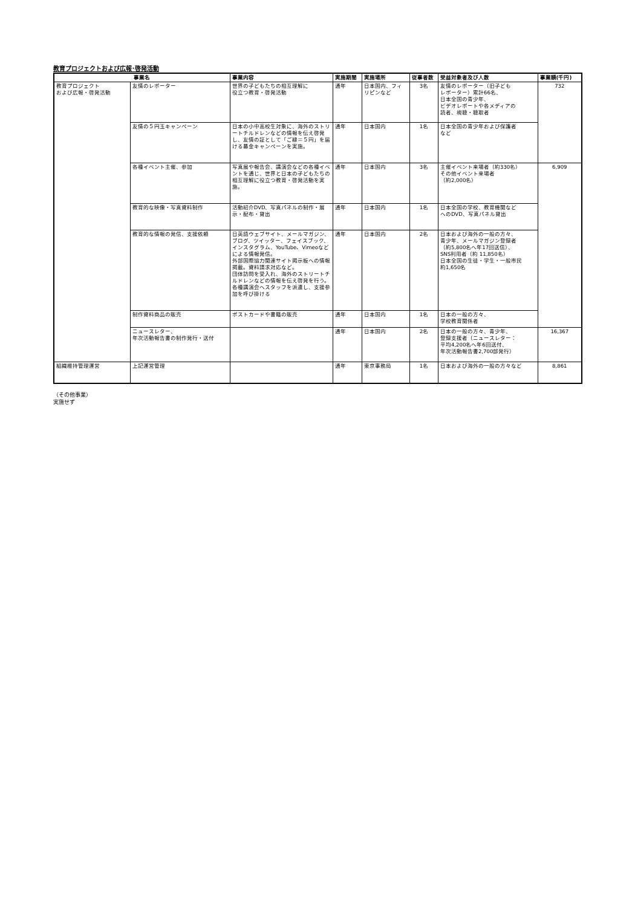教育プロジェクトおよび広報･啓発活動
| 事業名 | | 事業内容 | 実施期間 | 実施場所 | 従事者数 | 受益対象者及び人数 | 事業額(千円) |
| --- | --- | --- | --- | --- | --- | --- | --- |
| 教育プロジェクト および広報・啓発活動 | 友情のレポーター | 世界の子どもたちの相互理解に 役立つ教育・啓発活動 | 通年 | 日本国内、フィリピンなど | 3名 | 友情のレポーター（旧子ども レポーター）累計66名、 日本全国の青少年、 ビデオレポートや各メディアの 読者、視聴・聴取者 | 732 |
| | 友情の５円玉キャンペーン | 日本の小中高校生対象に、海外のストリートチルドレンなどの情報を伝え啓発し、友情の証として「ご縁＝５円」を届ける募金キャンペーンを実施。 | 通年 | 日本国内 | 1名 | 日本全国の青少年および保護者 など | |
| | 各種イベント主催、参加 | 写真展や報告会、講演会などの各種イベントを通じ、世界と日本の子どもたちの相互理解に役立つ教育・啓発活動を実施。 | 通年 | 日本国内 | 3名 | 主催イベント来場者（約330名） その他イベント来場者 （約2,000名） | 6,909 |
| | 教育的な映像・写真資料制作 | 活動紹介DVD、写真パネルの制作・展示・配布・貸出 | 通年 | 日本国内 | 1名 | 日本全国の学校、教育機関など へのDVD、写真パネル貸出 | |
| | 教育的な情報の発信、支援依頼 | 日英語ウェブサイト、メールマガジン、ブログ、ツイッター、フェイスブック、インスタグラム、YouTube、Vimeoなどによる情報発信。 外部国際協力関連サイト掲示板への情報掲載。資料請求対応など。 団体訪問を受入れ、海外のストリートチルドレンなどの情報を伝え啓発を行う。 各種講演会へスタッフを派遣し、支援参加を呼び掛ける | 通年 | 日本国内 | 2名 | 日本および海外の一般の方々、 青少年、メールマガジン登録者 （約5,800名へ年17回送信）、 SNS利用者（約 11,850名） 日本全国の生徒・学生・一般市民 約1,650名 | |
| | 制作資料商品の販売 | ポストカードや書籍の販売 | 通年 | 日本国内 | 1名 | 日本の一般の方々、 学校教育関係者 | |
| | ニュースレター、 年次活動報告書の制作発行・送付 | | 通年 | 日本国内 | 2名 | 日本の一般の方々、青少年、 登録支援者（ニュースレター： 平均4,200名へ年6回送付、 年次活動報告書2,700部発行） | 16,367 |
| 組織維持管理運営 | 上記運営管理 | | 通年 | 東京事務局 | 1名 | 日本および海外の一般の方々など | 8,861 |
（その他事業）
実施せず